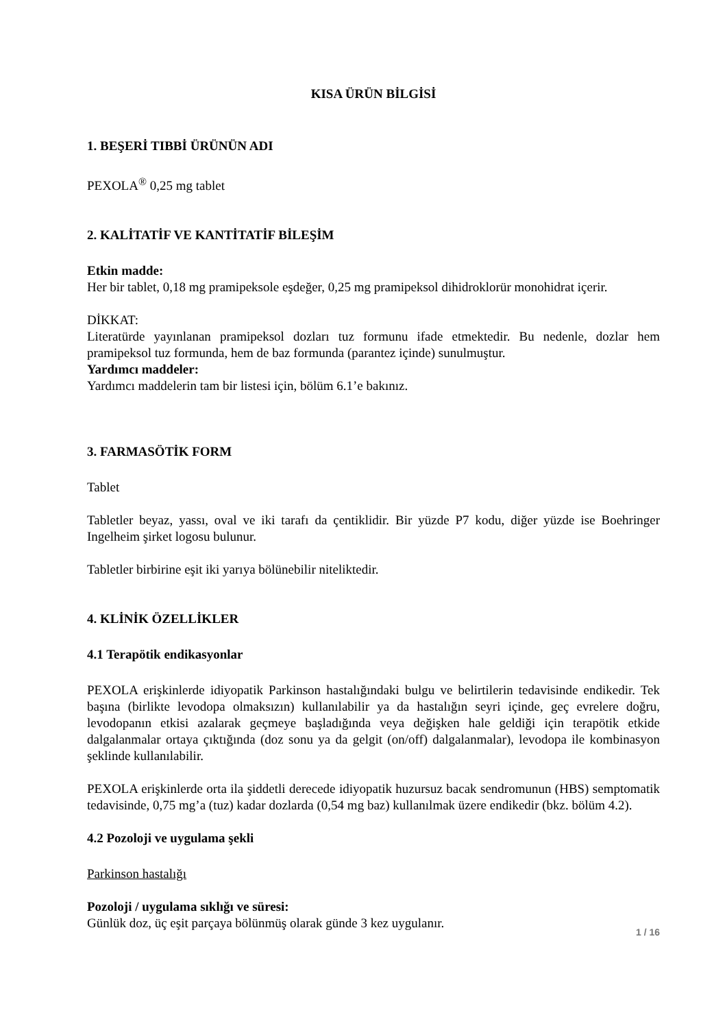KISA ÜRÜN BİLGİSİ
1. BEŞERİ TIBBİ ÜRÜNÜN ADI
PEXOLA<sup>®</sup> 0,25 mg tablet
2. KALİTATİF VE KANTİTATİF BİLEŞİM
Etkin madde:
Her bir tablet, 0,18 mg pramipeksole eşdeğer, 0,25 mg pramipeksol dihidroklorür monohidrat içerir.
DİKKAT:
Literatürde yayınlanan pramipeksol dozları tuz formunu ifade etmektedir. Bu nedenle, dozlar hem pramipeksol tuz formunda, hem de baz formunda (parantez içinde) sunulmuştur.
Yardımcı maddeler:
Yardımcı maddelerin tam bir listesi için, bölüm 6.1’e bakınız.
3. FARMASÖTİK FORM
Tablet
Tabletler beyaz, yassı, oval ve iki tarafı da çentiklidir. Bir yüzde P7 kodu, diğer yüzde ise Boehringer Ingelheim şirket logosu bulunur.
Tabletler birbirine eşit iki yarıya bölünebilir niteliktedir.
4. KLİNİK ÖZELLİKLER
4.1 Terapötik endikasyonlar
PEXOLA erişkinlerde idiyopatik Parkinson hastalığındaki bulgu ve belirtilerin tedavisinde endikedir. Tek başına (birlikte levodopa olmaksızın) kullanılabilir ya da hastalığın seyri içinde, geç evrelere doğru, levodopanın etkisi azalarak geçmeye başladığında veya değişken hale geldiği için terapötik etkide dalgalanmalar ortaya çıktığında (doz sonu ya da gelgit (on/off) dalgalanmalar), levodopa ile kombinasyon şeklinde kullanılabilir.
PEXOLA erişkinlerde orta ila şiddetli derecede idiyopatik huzursuz bacak sendromunun (HBS) semptomatik tedavisinde, 0,75 mg’a (tuz) kadar dozlarda (0,54 mg baz) kullanılmak üzere endikedir (bkz. bölüm 4.2).
4.2 Pozoloji ve uygulama şekli
Parkinson hastalığı
Pozoloji / uygulama sıklığı ve süresi:
Günlük doz, üç eşit parçaya bölünmüş olarak günde 3 kez uygulanır.
1 / 16